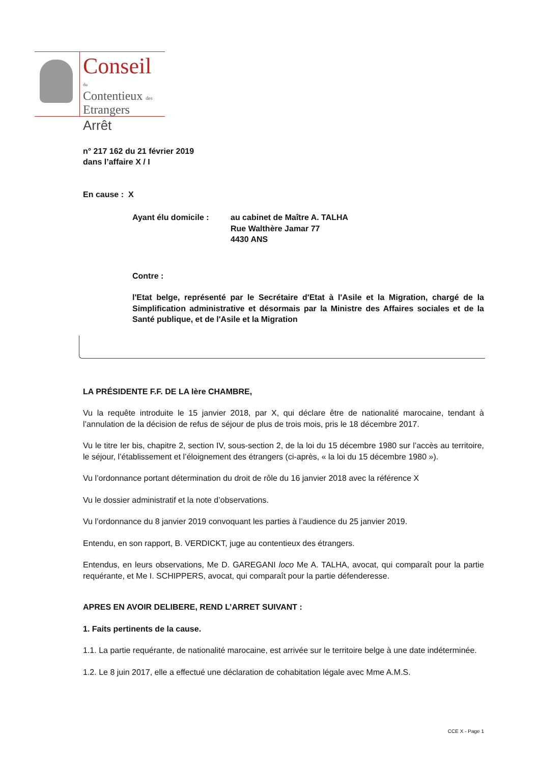Conseil
du
Contentieux des
Etrangers
Arrêt
n° 217 162 du 21 février 2019
dans l’affaire X / I
En cause : X
Ayant élu domicile : au cabinet de Maître A. TALHA
Rue Walthère Jamar 77
4430 ANS
Contre :
l'Etat belge, représenté par le Secrétaire d'Etat à l'Asile et la Migration, chargé de la Simplification administrative et désormais par la Ministre des Affaires sociales et de la Santé publique, et de l'Asile et la Migration
LA PRÉSIDENTE F.F. DE LA Ière CHAMBRE,
Vu la requête introduite le 15 janvier 2018, par X, qui déclare être de nationalité marocaine, tendant à l’annulation de la décision de refus de séjour de plus de trois mois, pris le 18 décembre 2017.
Vu le titre Ier bis, chapitre 2, section IV, sous-section 2, de la loi du 15 décembre 1980 sur l’accès au territoire, le séjour, l’établissement et l’éloignement des étrangers (ci-après, « la loi du 15 décembre 1980 »).
Vu l’ordonnance portant détermination du droit de rôle du 16 janvier 2018 avec la référence X
Vu le dossier administratif et la note d’observations.
Vu l’ordonnance du 8 janvier 2019 convoquant les parties à l’audience du 25 janvier 2019.
Entendu, en son rapport, B. VERDICKT, juge au contentieux des étrangers.
Entendus, en leurs observations, Me D. GAREGANI loco Me A. TALHA, avocat, qui comparaît pour la partie requérante, et Me I. SCHIPPERS, avocat, qui comparaît pour la partie défenderesse.
APRES EN AVOIR DELIBERE, REND L’ARRET SUIVANT :
1. Faits pertinents de la cause.
1.1. La partie requérante, de nationalité marocaine, est arrivée sur le territoire belge à une date indéterminée.
1.2. Le 8 juin 2017, elle a effectué une déclaration de cohabitation légale avec Mme A.M.S.
CCE X - Page 1